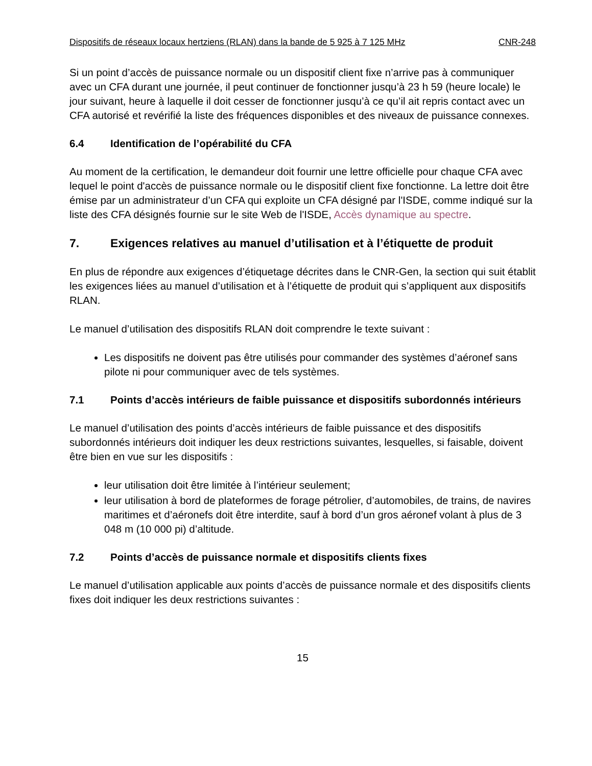Dispositifs de réseaux locaux hertziens (RLAN) dans la bande de 5 925 à 7 125 MHz CNR-248
Si un point d’accès de puissance normale ou un dispositif client fixe n’arrive pas à communiquer avec un CFA durant une journée, il peut continuer de fonctionner jusqu’à 23 h 59 (heure locale) le jour suivant, heure à laquelle il doit cesser de fonctionner jusqu’à ce qu’il ait repris contact avec un CFA autorisé et revérifié la liste des fréquences disponibles et des niveaux de puissance connexes.
6.4 Identification de l’opérabilité du CFA
Au moment de la certification, le demandeur doit fournir une lettre officielle pour chaque CFA avec lequel le point d'accès de puissance normale ou le dispositif client fixe fonctionne. La lettre doit être émise par un administrateur d’un CFA qui exploite un CFA désigné par l'ISDE, comme indiqué sur la liste des CFA désignés fournie sur le site Web de l'ISDE, Accès dynamique au spectre.
7. Exigences relatives au manuel d’utilisation et à l’étiquette de produit
En plus de répondre aux exigences d’étiquetage décrites dans le CNR-Gen, la section qui suit établit les exigences liées au manuel d’utilisation et à l’étiquette de produit qui s’appliquent aux dispositifs RLAN.
Le manuel d’utilisation des dispositifs RLAN doit comprendre le texte suivant :
Les dispositifs ne doivent pas être utilisés pour commander des systèmes d’aéronef sans pilote ni pour communiquer avec de tels systèmes.
7.1 Points d’accès intérieurs de faible puissance et dispositifs subordonnés intérieurs
Le manuel d’utilisation des points d’accès intérieurs de faible puissance et des dispositifs subordonnés intérieurs doit indiquer les deux restrictions suivantes, lesquelles, si faisable, doivent être bien en vue sur les dispositifs :
leur utilisation doit être limitée à l’intérieur seulement;
leur utilisation à bord de plateformes de forage pétrolier, d’automobiles, de trains, de navires maritimes et d’aéronefs doit être interdite, sauf à bord d’un gros aéronef volant à plus de 3 048 m (10 000 pi) d’altitude.
7.2 Points d’accès de puissance normale et dispositifs clients fixes
Le manuel d’utilisation applicable aux points d’accès de puissance normale et des dispositifs clients fixes doit indiquer les deux restrictions suivantes :
15